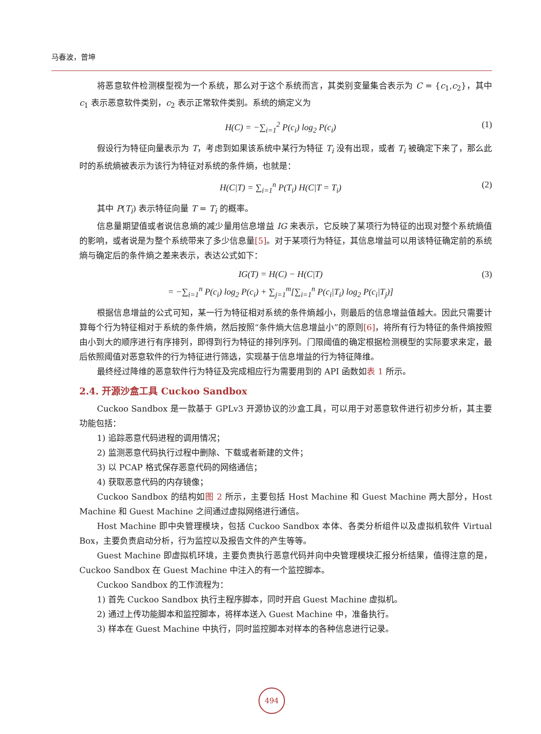马春波，曾坤
将恶意软件检测模型视为一个系统，那么对于这个系统而言，其类别变量集合表示为 C = {c<sub>1</sub>,c<sub>2</sub>}，其中 c<sub>1</sub> 表示恶意软件类别，c<sub>2</sub> 表示正常软件类别。系统的熵定义为
H(C) = −∑<sub>i=1</sub><sup>2</sup> P(c<sub>i</sub>) log<sub>2</sub> P(c<sub>i</sub>) (1)
假设行为特征向量表示为 T，考虑到如果该系统中某行为特征 T<sub>i</sub> 没有出现，或者 T<sub>i</sub> 被确定下来了，那么此时的系统熵被表示为该行为特征对系统的条件熵，也就是：
H(C|T) = ∑<sub>i=1</sub><sup>n</sup> P(T<sub>i</sub>) H(C|T = T<sub>i</sub>) (2)
其中 P(T<sub>i</sub>) 表示特征向量 T = T<sub>i</sub> 的概率。
信息量期望值或者说信息熵的减少量用信息增益 IG 来表示，它反映了某项行为特征的出现对整个系统熵值的影响，或者说是为整个系统带来了多少信息量[5]。对于某项行为特征，其信息增益可以用该特征确定前的系统熵与确定后的条件熵之差来表示，表达公式如下：
IG(T) = H(C) − H(C|T)
= −∑<sub>i=1</sub><sup>n</sup> P(c<sub>i</sub>) log<sub>2</sub> P(c<sub>i</sub>) + ∑<sub>j=1</sub><sup>m</sup>[∑<sub>i=1</sub><sup>n</sup> P(c<sub>i</sub>|T<sub>i</sub>) log<sub>2</sub> P(c<sub>i</sub>|T<sub>j</sub>)] (3)
根据信息增益的公式可知，某一行为特征相对系统的条件熵越小，则最后的信息增益值越大。因此只需要计算每个行为特征相对于系统的条件熵，然后按照“条件熵大信息增益小”的原则[6]，将所有行为特征的条件熵按照由小到大的顺序进行有序排列，即得到行为特征的排列序列。门限阈值的确定根据检测模型的实际要求来定，最后依照阈值对恶意软件的行为特征进行筛选，实现基于信息增益的行为特征降维。
最终经过降维的恶意软件行为特征及完成相应行为需要用到的 API 函数如表 1 所示。
2.4. 开源沙盒工具 Cuckoo Sandbox
Cuckoo Sandbox 是一款基于 GPLv3 开源协议的沙盒工具，可以用于对恶意软件进行初步分析，其主要功能包括：
1) 追踪恶意代码进程的调用情况；
2) 监测恶意代码执行过程中删除、下载或者新建的文件；
3) 以 PCAP 格式保存恶意代码的网络通信；
4) 获取恶意代码的内存镜像；
Cuckoo Sandbox 的结构如图 2 所示，主要包括 Host Machine 和 Guest Machine 两大部分，Host Machine 和 Guest Machine 之间通过虚拟网络进行通信。
Host Machine 即中央管理模块，包括 Cuckoo Sandbox 本体、各类分析组件以及虚拟机软件 Virtual Box，主要负责启动分析，行为监控以及报告文件的产生等等。
Guest Machine 即虚拟机环境，主要负责执行恶意代码并向中央管理模块汇报分析结果，值得注意的是，Cuckoo Sandbox 在 Guest Machine 中注入的有一个监控脚本。
Cuckoo Sandbox 的工作流程为：
1) 首先 Cuckoo Sandbox 执行主程序脚本，同时开启 Guest Machine 虚拟机。
2) 通过上传功能脚本和监控脚本，将样本送入 Guest Machine 中，准备执行。
3) 样本在 Guest Machine 中执行，同时监控脚本对样本的各种信息进行记录。
494